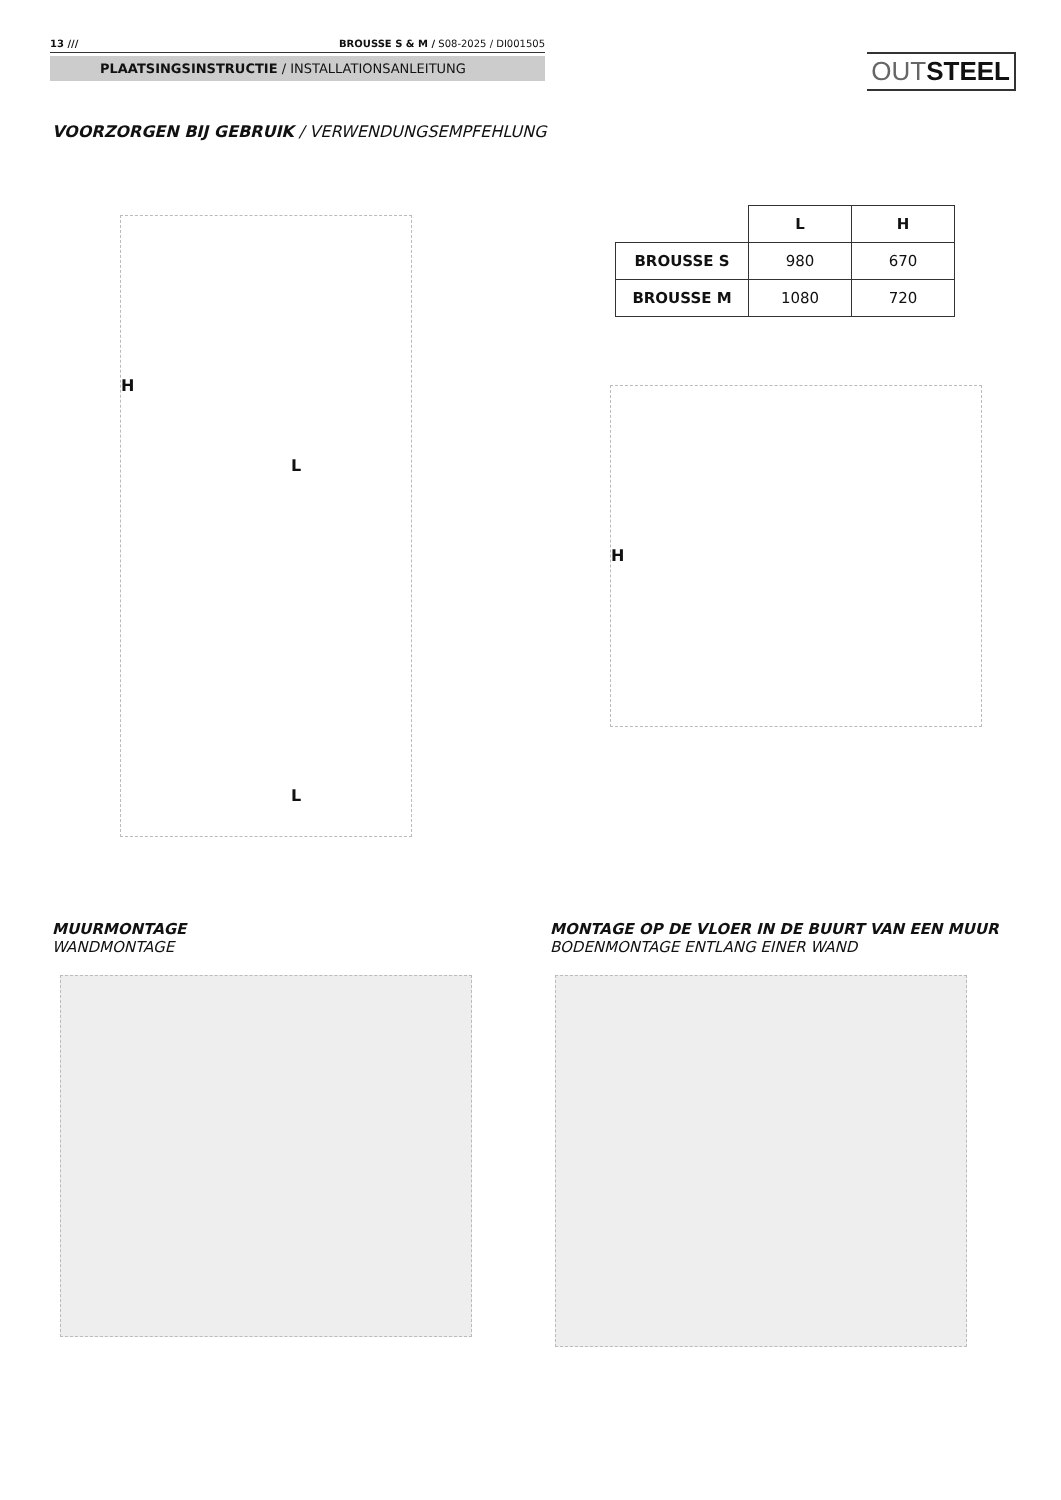13 /// BROUSSE S & M / S08-2025 / DI001505
PLAATSINGSINSTRUCTIE / INSTALLATIONSANLEITUNG
OUTSTEEL
VOORZORGEN BIJ GEBRUIK / VERWENDUNGSEMPFEHLUNG
| | L | H |
| --- | --- | --- |
| BROUSSE S | 980 | 670 |
| BROUSSE M | 1080 | 720 |
H
L
L
H
MUURMONTAGE
WANDMONTAGE
MONTAGE OP DE VLOER IN DE BUURT VAN EEN MUUR
BODENMONTAGE ENTLANG EINER WAND